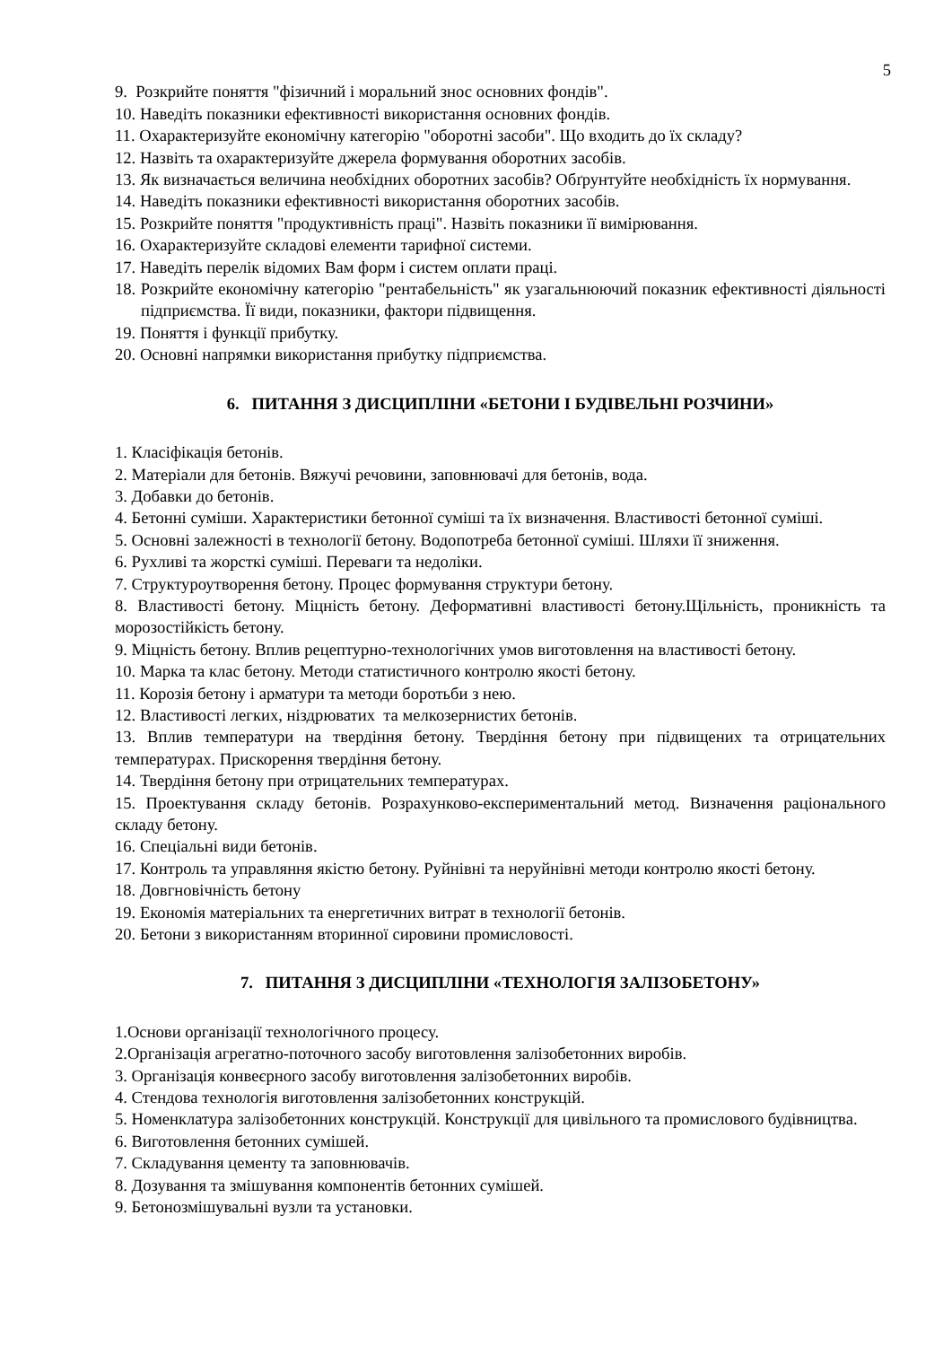5
9. Розкрийте поняття "фізичний і моральний знос основних фондів".
10. Наведіть показники ефективності використання основних фондів.
11. Охарактеризуйте економічну категорію "оборотні засоби". Що входить до їх складу?
12. Назвіть та охарактеризуйте джерела формування оборотних засобів.
13. Як визначається величина необхідних оборотних засобів? Обґрунтуйте необхідність їх нормування.
14. Наведіть показники ефективності використання оборотних засобів.
15. Розкрийте поняття "продуктивність праці". Назвіть показники її вимірювання.
16. Охарактеризуйте складові елементи тарифної системи.
17. Наведіть перелік відомих Вам форм і систем оплати праці.
18. Розкрийте економічну категорію "рентабельність" як узагальнюючий показник ефективності діяльності підприємства. Її види, показники, фактори підвищення.
19. Поняття і функції прибутку.
20. Основні напрямки використання прибутку підприємства.
6. ПИТАННЯ З ДИСЦИПЛІНИ «БЕТОНИ І БУДІВЕЛЬНІ РОЗЧИНИ»
1. Класіфікація бетонів.
2. Матеріали для бетонів. Вяжучі речовини, заповнювачі для бетонів, вода.
3. Добавки до бетонів.
4. Бетонні суміши. Характеристики бетонної суміші та їх визначення. Властивості бетонної суміші.
5. Основні залежності в технології бетону. Водопотреба бетонної суміші. Шляхи її зниження.
6. Рухливі та жорсткі суміші. Переваги та недоліки.
7. Структуроутворення бетону. Процес формування структури бетону.
8. Властивості бетону. Міцність бетону. Деформативні властивості бетону.Щільність, проникність та морозостійкість бетону.
9. Міцність бетону. Вплив рецептурно-технологічних умов виготовлення на властивості бетону.
10. Марка та клас бетону. Методи статистичного контролю якості бетону.
11. Корозія бетону і арматури та методи боротьби з нею.
12. Властивості легких, ніздрюватих та мелкозернистих бетонів.
13. Вплив температури на твердіння бетону. Твердіння бетону при підвищених та отрицательних температурах. Прискорення твердіння бетону.
14. Твердіння бетону при отрицательних температурах.
15. Проектування складу бетонів. Розрахунково-експериментальний метод. Визначення раціонального складу бетону.
16. Спеціальні види бетонів.
17. Контроль та управляння якістю бетону. Руйнівні та неруйнівні методи контролю якості бетону.
18. Довгновічність бетону
19. Економія матеріальних та енергетичних витрат в технології бетонів.
20. Бетони з використанням вторинної сировини промисловості.
7. ПИТАННЯ З ДИСЦИПЛІНИ «ТЕХНОЛОГІЯ ЗАЛІЗОБЕТОНУ»
1.Основи організації технологічного процесу.
2.Організація агрегатно-поточного засобу виготовлення залізобетонних виробів.
3. Організація конвеєрного засобу виготовлення залізобетонних виробів.
4. Стендова технологія виготовлення залізобетонних конструкцій.
5. Номенклатура залізобетонних конструкцій. Конструкції для цивільного та промислового будівництва.
6. Виготовлення бетонних сумішей.
7. Складування цементу та заповнювачів.
8. Дозування та змішування компонентів бетонних сумішей.
9. Бетонозмішувальні вузли та установки.